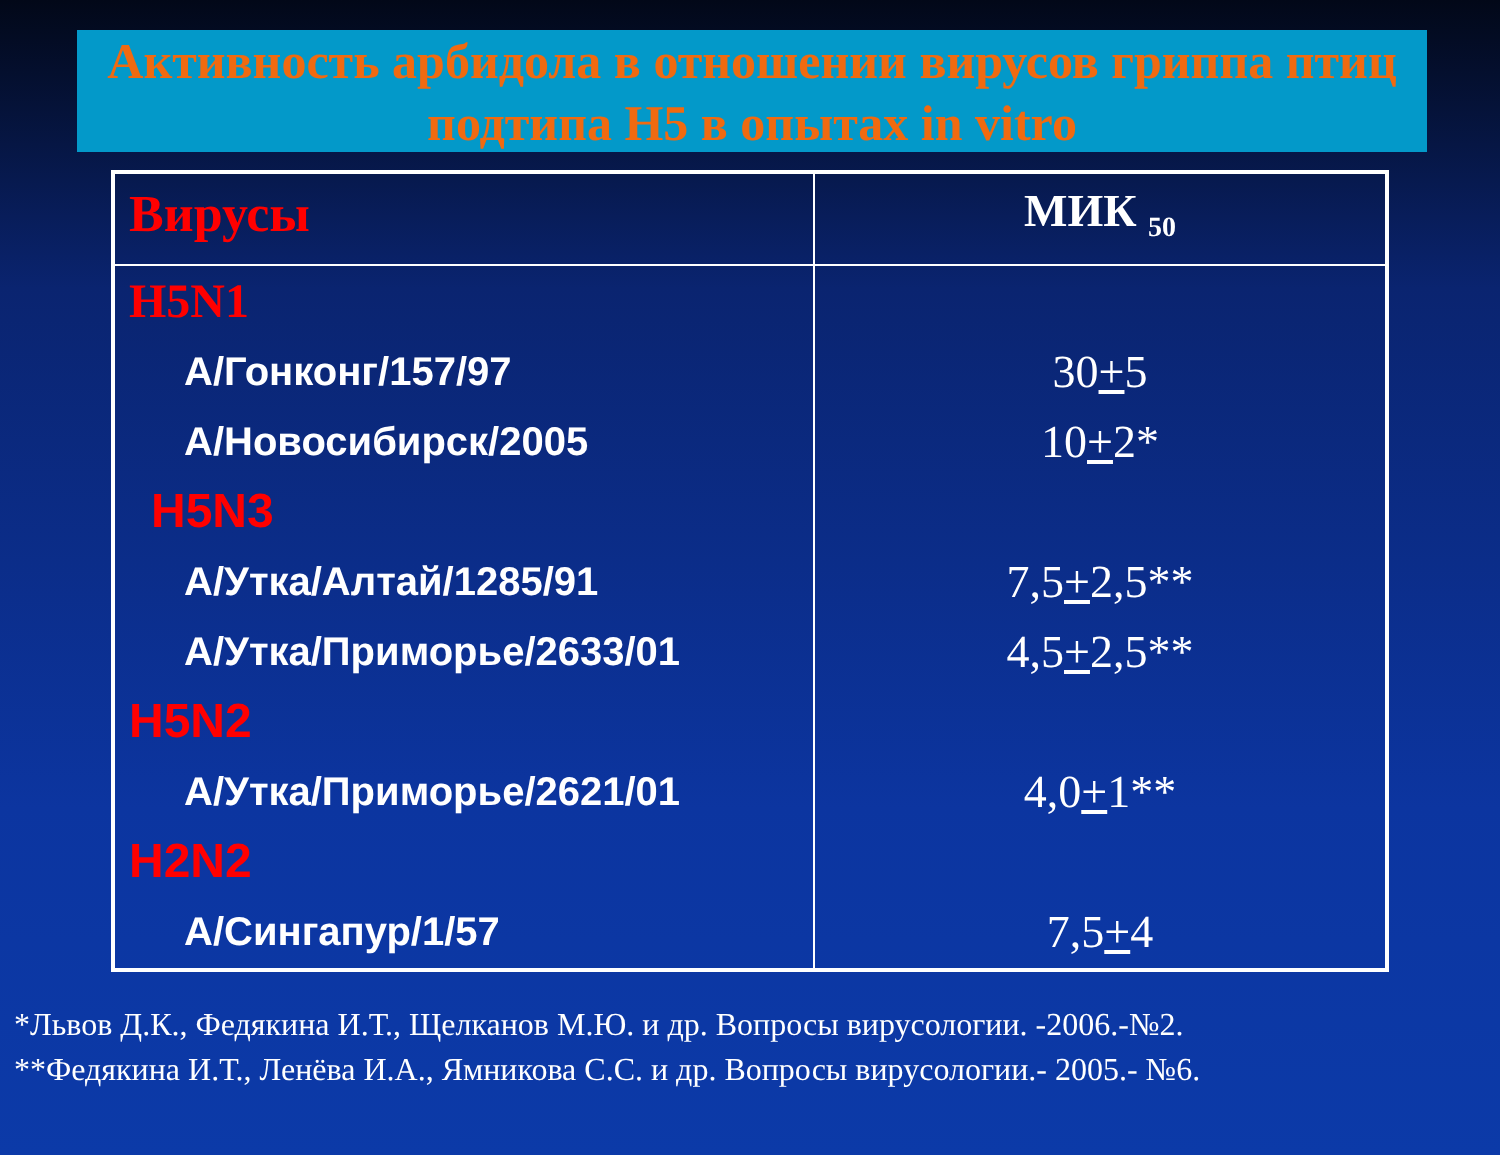Активность арбидола в отношении вирусов гриппа птиц подтипа Н5 в опытах in vitro
| Вирусы | МИК <sub>50</sub> |
| --- | --- |
| H5N1 A/Гонконг/157/97 A/Новосибирск/2005 H5N3 A/Утка/Алтай/1285/91 A/Утка/Приморье/2633/01 H5N2 A/Утка/Приморье/2621/01 H2N2 A/Сингапур/1/57 | 30 + 5 10 + 2* 7,5 + 2,5** 4,5 + 2,5** 4,0 + 1** 7,5 + 4 |
*Львов Д.К., Федякина И.Т., Щелканов М.Ю. и др. Вопросы вирусологии. -2006.-№2.
**Федякина И.Т., Ленёва И.А., Ямникова С.С. и др. Вопросы вирусологии.- 2005.- №6.